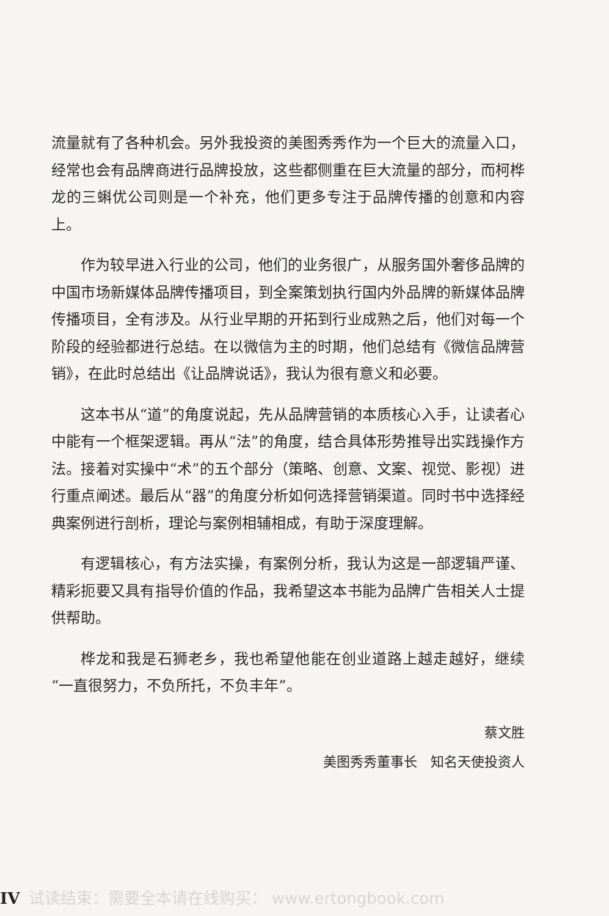流量就有了各种机会。另外我投资的美图秀秀作为一个巨大的流量入口，经常也会有品牌商进行品牌投放，这些都侧重在巨大流量的部分，而柯桦龙的三蝌优公司则是一个补充，他们更多专注于品牌传播的创意和内容上。
作为较早进入行业的公司，他们的业务很广，从服务国外奢侈品牌的中国市场新媒体品牌传播项目，到全案策划执行国内外品牌的新媒体品牌传播项目，全有涉及。从行业早期的开拓到行业成熟之后，他们对每一个阶段的经验都进行总结。在以微信为主的时期，他们总结有《微信品牌营销》，在此时总结出《让品牌说话》，我认为很有意义和必要。
这本书从“道”的角度说起，先从品牌营销的本质核心入手，让读者心中能有一个框架逻辑。再从“法”的角度，结合具体形势推导出实践操作方法。接着对实操中“术”的五个部分（策略、创意、文案、视觉、影视）进行重点阐述。最后从“器”的角度分析如何选择营销渠道。同时书中选择经典案例进行剖析，理论与案例相辅相成，有助于深度理解。
有逻辑核心，有方法实操，有案例分析，我认为这是一部逻辑严谨、精彩扼要又具有指导价值的作品，我希望这本书能为品牌广告相关人士提供帮助。
桦龙和我是石狮老乡，我也希望他能在创业道路上越走越好，继续“一直很努力，不负所托，不负丰年”。
蔡文胜
美图秀秀董事长　知名天使投资人
IV 试读结束：需要全本请在线购买： www.ertongbook.com